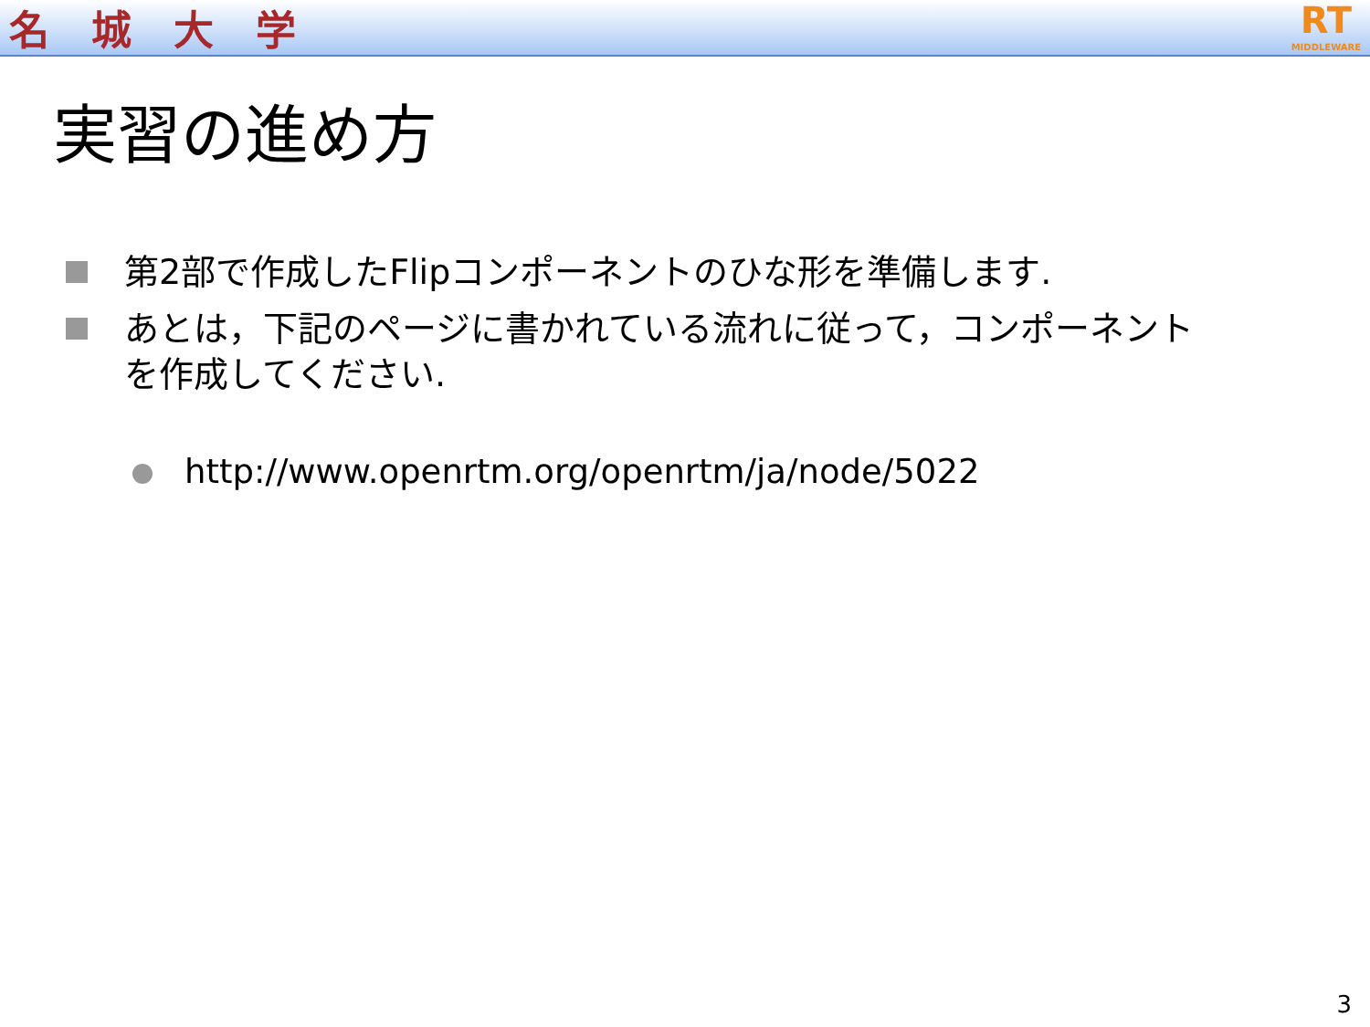名城大学
RT
MIDDLEWARE
実習の進め方
第2部で作成したFlipコンポーネントのひな形を準備します.
あとは，下記のページに書かれている流れに従って，コンポーネントを作成してください.
http://www.openrtm.org/openrtm/ja/node/5022
3